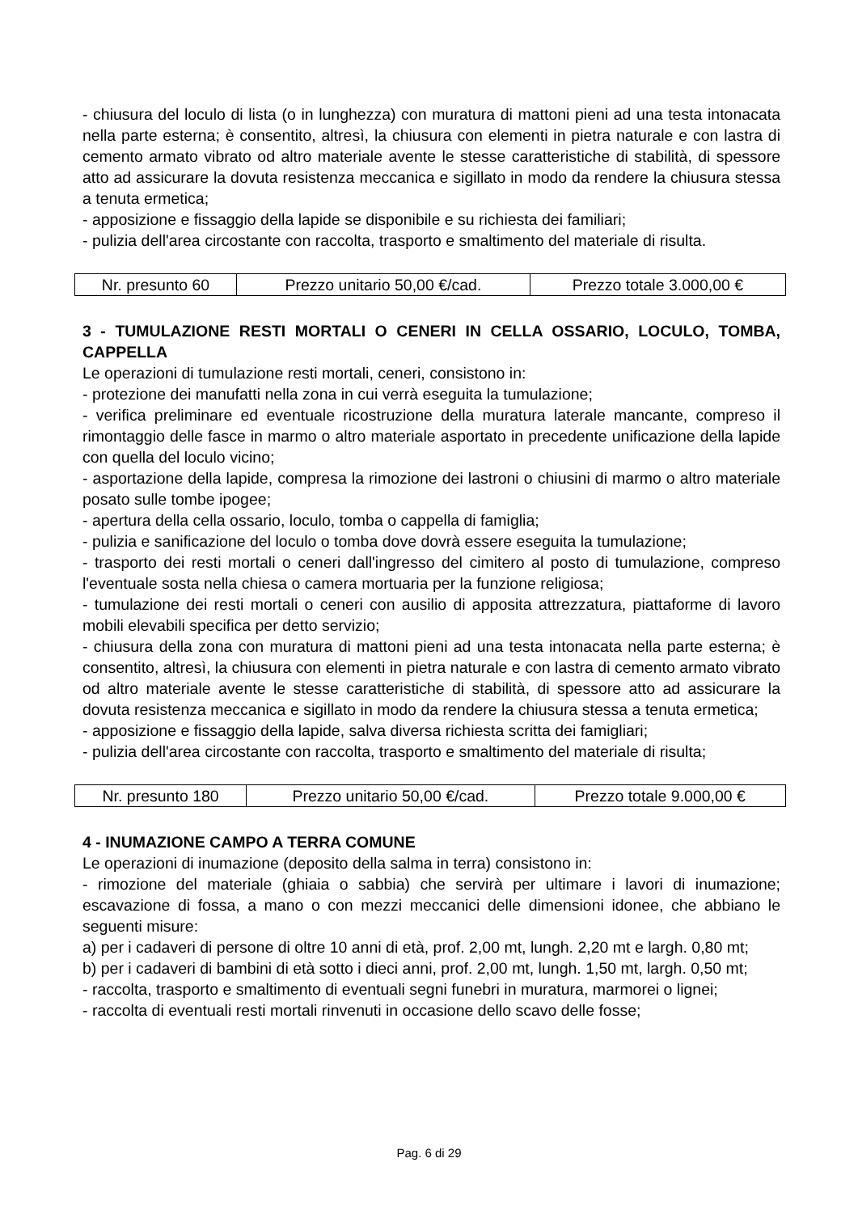- chiusura del loculo di lista (o in lunghezza) con muratura di mattoni pieni ad una testa intonacata nella parte esterna; è consentito, altresì, la chiusura con elementi in pietra naturale e con lastra di cemento armato vibrato od altro materiale avente le stesse caratteristiche di stabilità, di spessore atto ad assicurare la dovuta resistenza meccanica e sigillato in modo da rendere la chiusura stessa a tenuta ermetica;
- apposizione e fissaggio della lapide se disponibile e su richiesta dei familiari;
- pulizia dell'area circostante con raccolta, trasporto e smaltimento del materiale di risulta.
| Nr. presunto 60 | Prezzo unitario 50,00 €/cad. | Prezzo totale 3.000,00 € |
3 - TUMULAZIONE RESTI MORTALI O CENERI IN CELLA OSSARIO, LOCULO, TOMBA, CAPPELLA
Le operazioni di tumulazione resti mortali, ceneri, consistono in:
- protezione dei manufatti nella zona in cui verrà eseguita la tumulazione;
- verifica preliminare ed eventuale ricostruzione della muratura laterale mancante, compreso il rimontaggio delle fasce in marmo o altro materiale asportato in precedente unificazione della lapide con quella del loculo vicino;
- asportazione della lapide, compresa la rimozione dei lastroni o chiusini di marmo o altro materiale posato sulle tombe ipogee;
- apertura della cella ossario, loculo, tomba o cappella di famiglia;
- pulizia e sanificazione del loculo o tomba dove dovrà essere eseguita la tumulazione;
- trasporto dei resti mortali o ceneri dall'ingresso del cimitero al posto di tumulazione, compreso l'eventuale sosta nella chiesa o camera mortuaria per la funzione religiosa;
- tumulazione dei resti mortali o ceneri con ausilio di apposita attrezzatura, piattaforme di lavoro mobili elevabili specifica per detto servizio;
- chiusura della zona con muratura di mattoni pieni ad una testa intonacata nella parte esterna; è consentito, altresì, la chiusura con elementi in pietra naturale e con lastra di cemento armato vibrato od altro materiale avente le stesse caratteristiche di stabilità, di spessore atto ad assicurare la dovuta resistenza meccanica e sigillato in modo da rendere la chiusura stessa a tenuta ermetica;
- apposizione e fissaggio della lapide, salva diversa richiesta scritta dei famigliari;
- pulizia dell'area circostante con raccolta, trasporto e smaltimento del materiale di risulta;
| Nr. presunto 180 | Prezzo unitario 50,00 €/cad. | Prezzo totale 9.000,00 € |
4 - INUMAZIONE CAMPO A TERRA COMUNE
Le operazioni di inumazione (deposito della salma in terra) consistono in:
- rimozione del materiale (ghiaia o sabbia) che servirà per ultimare i lavori di inumazione; escavazione di fossa, a mano o con mezzi meccanici delle dimensioni idonee, che abbiano le seguenti misure:
a) per i cadaveri di persone di oltre 10 anni di età, prof. 2,00 mt, lungh. 2,20 mt e largh. 0,80 mt;
b) per i cadaveri di bambini di età sotto i dieci anni, prof. 2,00 mt, lungh. 1,50 mt, largh. 0,50 mt;
- raccolta, trasporto e smaltimento di eventuali segni funebri in muratura, marmorei o lignei;
- raccolta di eventuali resti mortali rinvenuti in occasione dello scavo delle fosse;
Pag. 6 di 29